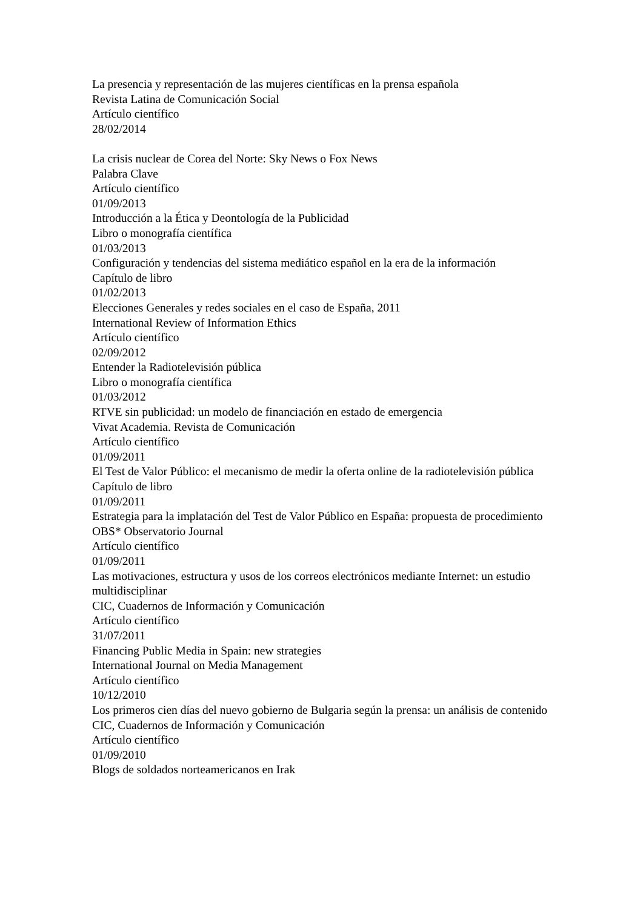La presencia y representación de las mujeres científicas en la prensa española
Revista Latina de Comunicación Social
Artículo científico
28/02/2014
La crisis nuclear de Corea del Norte: Sky News o Fox News
Palabra Clave
Artículo científico
01/09/2013
Introducción a la Ética y Deontología de la Publicidad
Libro o monografía científica
01/03/2013
Configuración y tendencias del sistema mediático español en la era de la información
Capítulo de libro
01/02/2013
Elecciones Generales y redes sociales en el caso de España, 2011
International Review of Information Ethics
Artículo científico
02/09/2012
Entender la Radiotelevisión pública
Libro o monografía científica
01/03/2012
RTVE sin publicidad: un modelo de financiación en estado de emergencia
Vivat Academia. Revista de Comunicación
Artículo científico
01/09/2011
El Test de Valor Público: el mecanismo de medir la oferta online de la radiotelevisión pública
Capítulo de libro
01/09/2011
Estrategia para la implatación del Test de Valor Público en España: propuesta de procedimiento
OBS* Observatorio Journal
Artículo científico
01/09/2011
Las motivaciones, estructura y usos de los correos electrónicos mediante Internet: un estudio multidisciplinar
CIC, Cuadernos de Información y Comunicación
Artículo científico
31/07/2011
Financing Public Media in Spain: new strategies
International Journal on Media Management
Artículo científico
10/12/2010
Los primeros cien días del nuevo gobierno de Bulgaria según la prensa: un análisis de contenido
CIC, Cuadernos de Información y Comunicación
Artículo científico
01/09/2010
Blogs de soldados norteamericanos en Irak